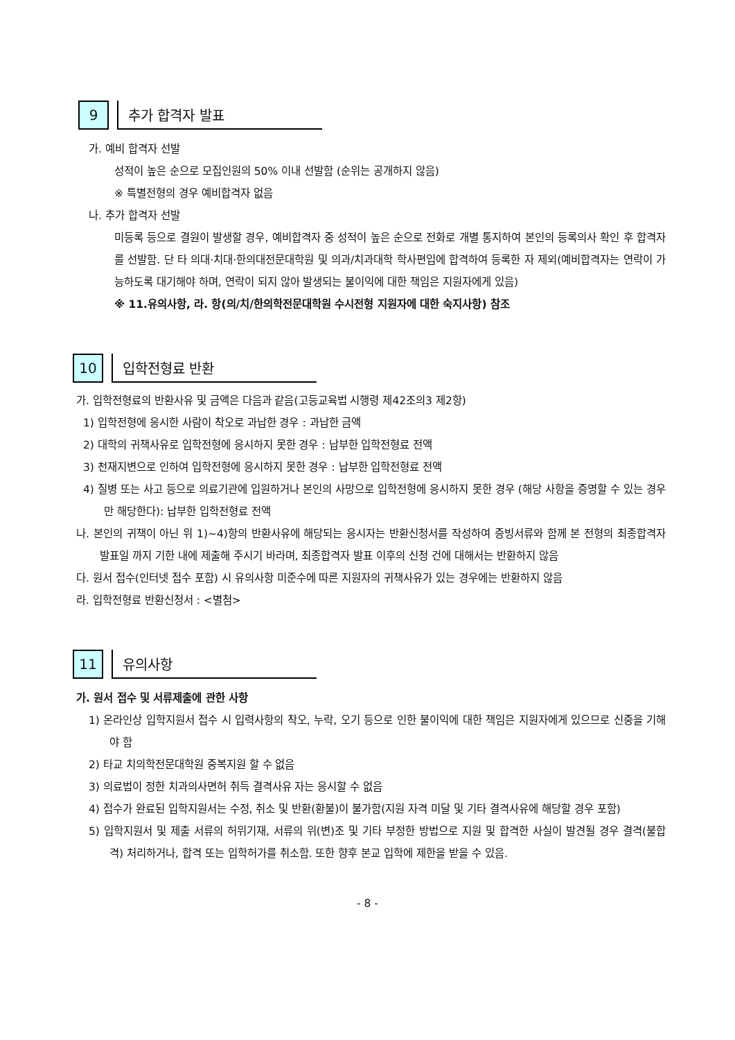9
추가 합격자 발표
가. 예비 합격자 선발
성적이 높은 순으로 모집인원의 50% 이내 선발함 (순위는 공개하지 않음)
※ 특별전형의 경우 예비합격자 없음
나. 추가 합격자 선발
미등록 등으로 결원이 발생할 경우, 예비합격자 중 성적이 높은 순으로 전화로 개별 통지하여 본인의 등록의사 확인 후 합격자를 선발함. 단 타 의대·치대·한의대전문대학원 및 의과/치과대학 학사편입에 합격하여 등록한 자 제외(예비합격자는 연락이 가능하도록 대기해야 하며, 연락이 되지 않아 발생되는 불이익에 대한 책임은 지원자에게 있음)
※ 11.유의사항, 라. 항(의/치/한의학전문대학원 수시전형 지원자에 대한 숙지사항) 참조
10
입학전형료 반환
가. 입학전형료의 반환사유 및 금액은 다음과 같음(고등교육법 시행령 제42조의3 제2항)
1) 입학전형에 응시한 사람이 착오로 과납한 경우 : 과납한 금액
2) 대학의 귀책사유로 입학전형에 응시하지 못한 경우 : 납부한 입학전형료 전액
3) 천재지변으로 인하여 입학전형에 응시하지 못한 경우 : 납부한 입학전형료 전액
4) 질병 또는 사고 등으로 의료기관에 입원하거나 본인의 사망으로 입학전형에 응시하지 못한 경우 (해당 사항을 증명할 수 있는 경우만 해당한다): 납부한 입학전형료 전액
나. 본인의 귀책이 아닌 위 1)~4)항의 반환사유에 해당되는 응시자는 반환신청서를 작성하여 증빙서류와 함께 본 전형의 최종합격자 발표일 까지 기한 내에 제출해 주시기 바라며, 최종합격자 발표 이후의 신청 건에 대해서는 반환하지 않음
다. 원서 접수(인터넷 접수 포함) 시 유의사항 미준수에 따른 지원자의 귀책사유가 있는 경우에는 반환하지 않음
라. 입학전형료 반환신청서 : <별첨>
11
유의사항
가. 원서 접수 및 서류제출에 관한 사항
1) 온라인상 입학지원서 접수 시 입력사항의 착오, 누락, 오기 등으로 인한 불이익에 대한 책임은 지원자에게 있으므로 신중을 기해야 함
2) 타교 치의학전문대학원 중복지원 할 수 없음
3) 의료법이 정한 치과의사면허 취득 결격사유 자는 응시할 수 없음
4) 접수가 완료된 입학지원서는 수정, 취소 및 반환(환불)이 불가함(지원 자격 미달 및 기타 결격사유에 해당할 경우 포함)
5) 입학지원서 및 제출 서류의 허위기재, 서류의 위(변)조 및 기타 부정한 방법으로 지원 및 합격한 사실이 발견될 경우 결격(불합격) 처리하거나, 합격 또는 입학허가를 취소함. 또한 향후 본교 입학에 제한을 받을 수 있음.
- 8 -